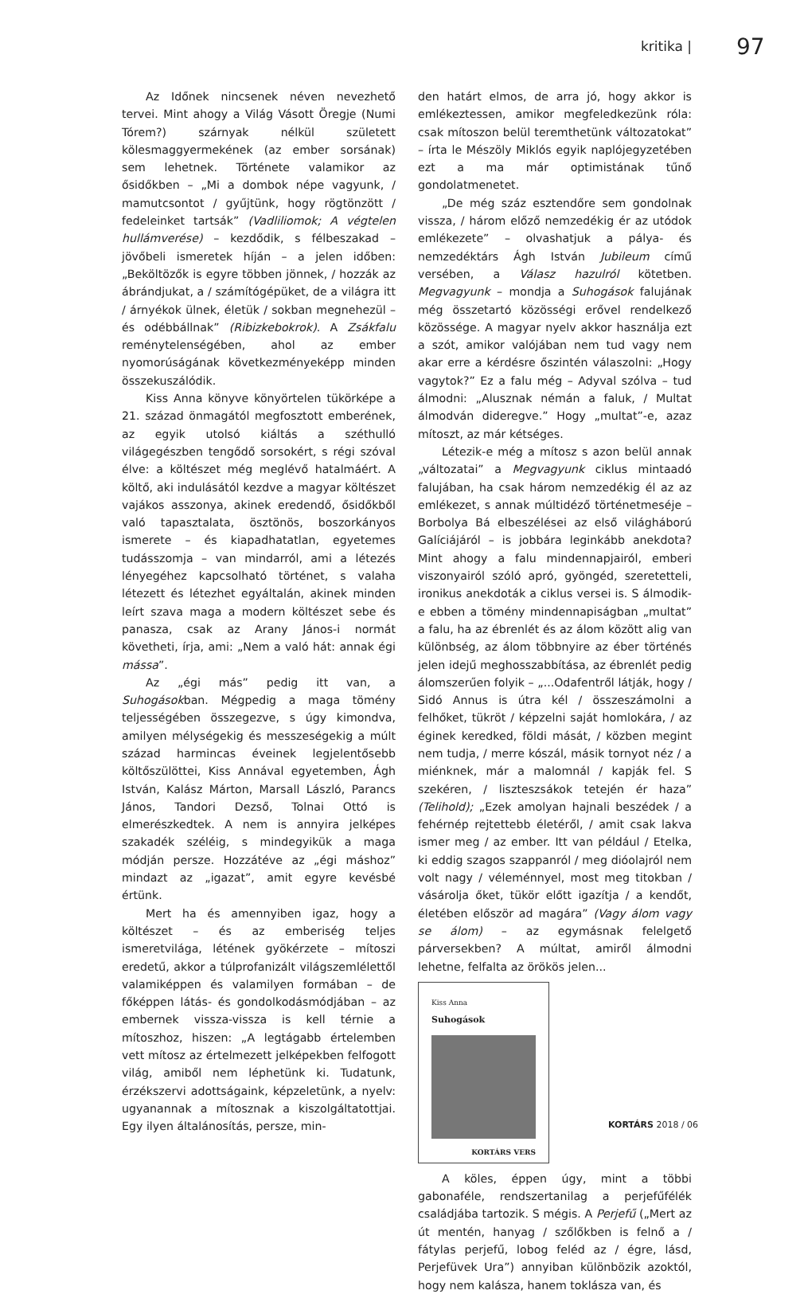kritika | 97
Az Időnek nincsenek néven nevezhető tervei. Mint ahogy a Világ Vásott Öregje (Numi Tórem?) szárnyak nélkül született kölesmaggyermekének (az ember sorsának) sem lehetnek. Története valamikor az ősidőkben – „Mi a dombok népe vagyunk, / mamutcsontot / gyűjtünk, hogy rögtönzött / fedeleinket tartsák” (Vadliliomok; A végtelen hullámverése) – kezdődik, s félbeszakad – jövőbeli ismeretek híján – a jelen időben: „Beköltözők is egyre többen jönnek, / hozzák az ábrándjukat, a / számítógépüket, de a világra itt / árnyékok ülnek, életük / sokban megnehezül – és odébbállnak” (Ribizkebokrok). A Zsákfalu reménytelenségében, ahol az ember nyomorúságának következményeképp minden összekuszálódik.
Kiss Anna könyve könyörtelen tükörképe a 21. század önmagától megfosztott emberének, az egyik utolsó kiáltás a széthulló világegészben tengődő sorsokért, s régi szóval élve: a költészet még meglévő hatalmáért. A költő, aki indulásától kezdve a magyar költészet vajákos asszonya, akinek eredendő, ősidőkből való tapasztalata, ösztönös, boszorkányos ismerete – és kiapadhatatlan, egyetemes tudásszomja – van mindarról, ami a létezés lényegéhez kapcsolható történet, s valaha létezett és létezhet egyáltalán, akinek minden leírt szava maga a modern költészet sebe és panasza, csak az Arany János-i normát követheti, írja, ami: „Nem a való hát: annak égi mássa”.
Az „égi más” pedig itt van, a Suhogásokban. Mégpedig a maga tömény teljességében összegezve, s úgy kimondva, amilyen mélységekig és messzeségekig a múlt század harmincas éveinek legjelentősebb költőszülöttei, Kiss Annával egyetemben, Ágh István, Kalász Márton, Marsall László, Parancs János, Tandori Dezső, Tolnai Ottó is elmerészkedtek. A nem is annyira jelképes szakadék széléig, s mindegyikük a maga módján persze. Hozzátéve az „égi máshoz” mindazt az „igazat”, amit egyre kevésbé értünk.
Mert ha és amennyiben igaz, hogy a költészet – és az emberiség teljes ismeretvilága, létének gyökérzete – mítoszi eredetű, akkor a túlprofanizált világszemlélettől valamiképpen és valamilyen formában – de főképpen látás- és gondolkodásmódjában – az embernek vissza-vissza is kell térnie a mítoszhoz, hiszen: „A legtágabb értelemben vett mítosz az értelmezett jelképekben felfogott világ, amiből nem léphetünk ki. Tudatunk, érzékszervi adottságaink, képzeletünk, a nyelv: ugyanannak a mítosznak a kiszolgáltatottjai. Egy ilyen általánosítás, persze, min-
den határt elmos, de arra jó, hogy akkor is emlékeztessen, amikor megfeledkezünk róla: csak mítoszon belül teremthetünk változatokat” – írta le Mészöly Miklós egyik naplójegyzetében ezt a ma már optimistának tűnő gondolatmenetet.
„De még száz esztendőre sem gondolnak vissza, / három előző nemzedékig ér az utódok emlékezete” – olvashatjuk a pálya- és nemzedéktárs Ágh István Jubileum című versében, a Válasz hazulról kötetben. Megvagyunk – mondja a Suhogások falujának még összetartó közösségi erővel rendelkező közössége. A magyar nyelv akkor használja ezt a szót, amikor valójában nem tud vagy nem akar erre a kérdésre őszintén válaszolni: „Hogy vagytok?” Ez a falu még – Adyval szólva – tud álmodni: „Alusznak némán a faluk, / Multat álmodván dideregve.” Hogy „multat”-e, azaz mítoszt, az már kétséges.
Létezik-e még a mítosz s azon belül annak „változatai” a Megvagyunk ciklus mintaadó falujában, ha csak három nemzedékig él az az emlékezet, s annak múltidéző történetmeséje – Borbolya Bá elbeszélései az első világháború Galíciájáról – is jobbára leginkább anekdota? Mint ahogy a falu mindennapjairól, emberi viszonyairól szóló apró, gyöngéd, szeretetteli, ironikus anekdoták a ciklus versei is. S álmodik-e ebben a tömény mindennapiságban „multat” a falu, ha az ébrenlét és az álom között alig van különbség, az álom többnyire az éber történés jelen idejű meghosszabbítása, az ébrenlét pedig álomszerűen folyik – „...Odafentről látják, hogy / Sidó Annus is útra kél / összeszámolni a felhőket, tükröt / képzelni saját homlokára, / az éginek keredked, földi mását, / közben megint nem tudja, / merre kószál, másik tornyot néz / a miénknek, már a malomnál / kapják fel. S szekéren, / liszteszsákok tetején ér haza” (Telihold); „Ezek amolyan hajnali beszédek / a fehérnép rejtettebb életéről, / amit csak lakva ismer meg / az ember. Itt van például / Etelka, ki eddig szagos szappanról / meg dióolajról nem volt nagy / véleménnyel, most meg titokban / vásárolja őket, tükör előtt igazítja / a kendőt, életében először ad magára” (Vagy álom vagy se álom) – az egymásnak felelgető párversekben? A múltat, amiről álmodni lehetne, felfalta az örökös jelen...
Kiss Anna
Suhogások
KORTÁRS VERS
A köles, éppen úgy, mint a többi gabonaféle, rendszertanilag a perjefűfélék családjába tartozik. S mégis. A Perjefű („Mert az út mentén, hanyag / szőlőkben is felnő a / fátylas perjefű, lobog feléd az / égre, lásd, Perjefüvek Ura”) annyiban különbözik azoktól, hogy nem kalásza, hanem toklásza van, és
KORTÁRS 2018 / 06